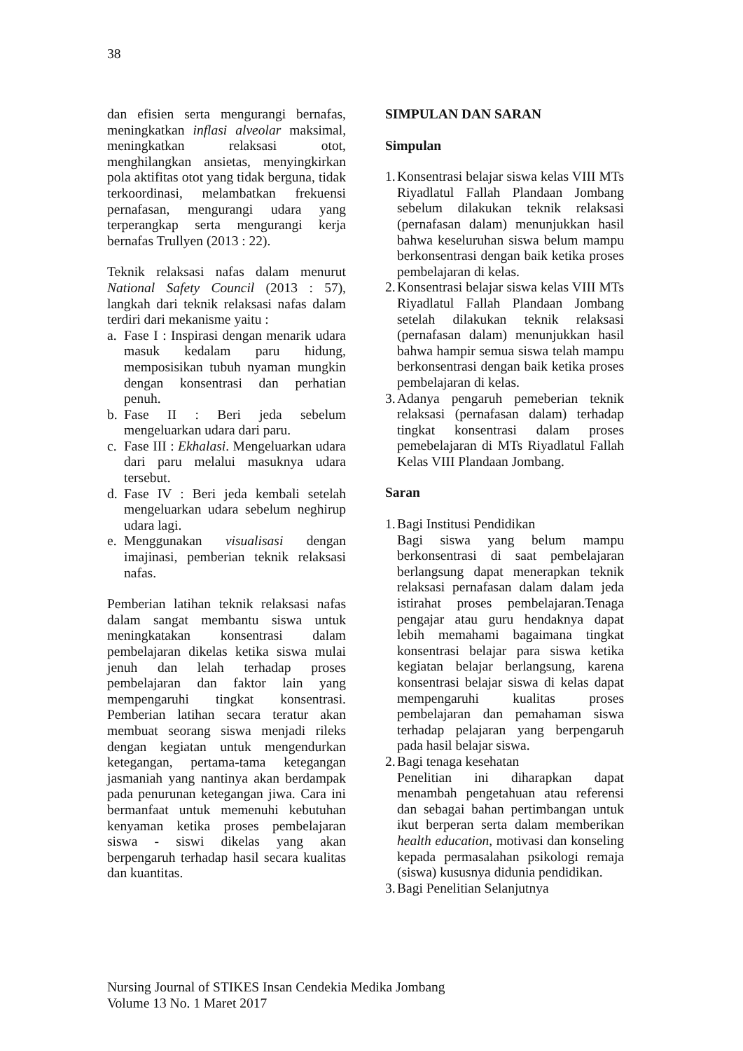38
dan efisien serta mengurangi bernafas, meningkatkan inflasi alveolar maksimal, meningkatkan relaksasi otot, menghilangkan ansietas, menyingkirkan pola aktifitas otot yang tidak berguna, tidak terkoordinasi, melambatkan frekuensi pernafasan, mengurangi udara yang terperangkap serta mengurangi kerja bernafas Trullyen (2013 : 22).
Teknik relaksasi nafas dalam menurut National Safety Council (2013 : 57), langkah dari teknik relaksasi nafas dalam terdiri dari mekanisme yaitu :
a. Fase I : Inspirasi dengan menarik udara masuk kedalam paru hidung, memposisikan tubuh nyaman mungkin dengan konsentrasi dan perhatian penuh.
b. Fase II : Beri jeda sebelum mengeluarkan udara dari paru.
c. Fase III : Ekhalasi. Mengeluarkan udara dari paru melalui masuknya udara tersebut.
d. Fase IV : Beri jeda kembali setelah mengeluarkan udara sebelum neghirup udara lagi.
e. Menggunakan visualisasi dengan imajinasi, pemberian teknik relaksasi nafas.
Pemberian latihan teknik relaksasi nafas dalam sangat membantu siswa untuk meningkatakan konsentrasi dalam pembelajaran dikelas ketika siswa mulai jenuh dan lelah terhadap proses pembelajaran dan faktor lain yang mempengaruhi tingkat konsentrasi. Pemberian latihan secara teratur akan membuat seorang siswa menjadi rileks dengan kegiatan untuk mengendurkan ketegangan, pertama-tama ketegangan jasmaniah yang nantinya akan berdampak pada penurunan ketegangan jiwa. Cara ini bermanfaat untuk memenuhi kebutuhan kenyaman ketika proses pembelajaran siswa - siswi dikelas yang akan berpengaruh terhadap hasil secara kualitas dan kuantitas.
SIMPULAN DAN SARAN
Simpulan
1.
Konsentrasi belajar siswa kelas VIII MTs Riyadlatul Fallah Plandaan Jombang sebelum dilakukan teknik relaksasi (pernafasan dalam) menunjukkan hasil bahwa keseluruhan siswa belum mampu berkonsentrasi dengan baik ketika proses pembelajaran di kelas.
2.
Konsentrasi belajar siswa kelas VIII MTs Riyadlatul Fallah Plandaan Jombang setelah dilakukan teknik relaksasi (pernafasan dalam) menunjukkan hasil bahwa hampir semua siswa telah mampu berkonsentrasi dengan baik ketika proses pembelajaran di kelas.
3.
Adanya pengaruh pemeberian teknik relaksasi (pernafasan dalam) terhadap tingkat konsentrasi dalam proses pemebelajaran di MTs Riyadlatul Fallah Kelas VIII Plandaan Jombang.
Saran
1.
Bagi Institusi Pendidikan
Bagi siswa yang belum mampu berkonsentrasi di saat pembelajaran berlangsung dapat menerapkan teknik relaksasi pernafasan dalam dalam jeda istirahat proses pembelajaran.Tenaga pengajar atau guru hendaknya dapat lebih memahami bagaimana tingkat konsentrasi belajar para siswa ketika kegiatan belajar berlangsung, karena konsentrasi belajar siswa di kelas dapat mempengaruhi kualitas proses pembelajaran dan pemahaman siswa terhadap pelajaran yang berpengaruh pada hasil belajar siswa.
2.
Bagi tenaga kesehatan
Penelitian ini diharapkan dapat menambah pengetahuan atau referensi dan sebagai bahan pertimbangan untuk ikut berperan serta dalam memberikan health education, motivasi dan konseling kepada permasalahan psikologi remaja (siswa) kususnya didunia pendidikan.
3.
Bagi Penelitian Selanjutnya
Nursing Journal of STIKES Insan Cendekia Medika Jombang
Volume 13 No. 1 Maret 2017